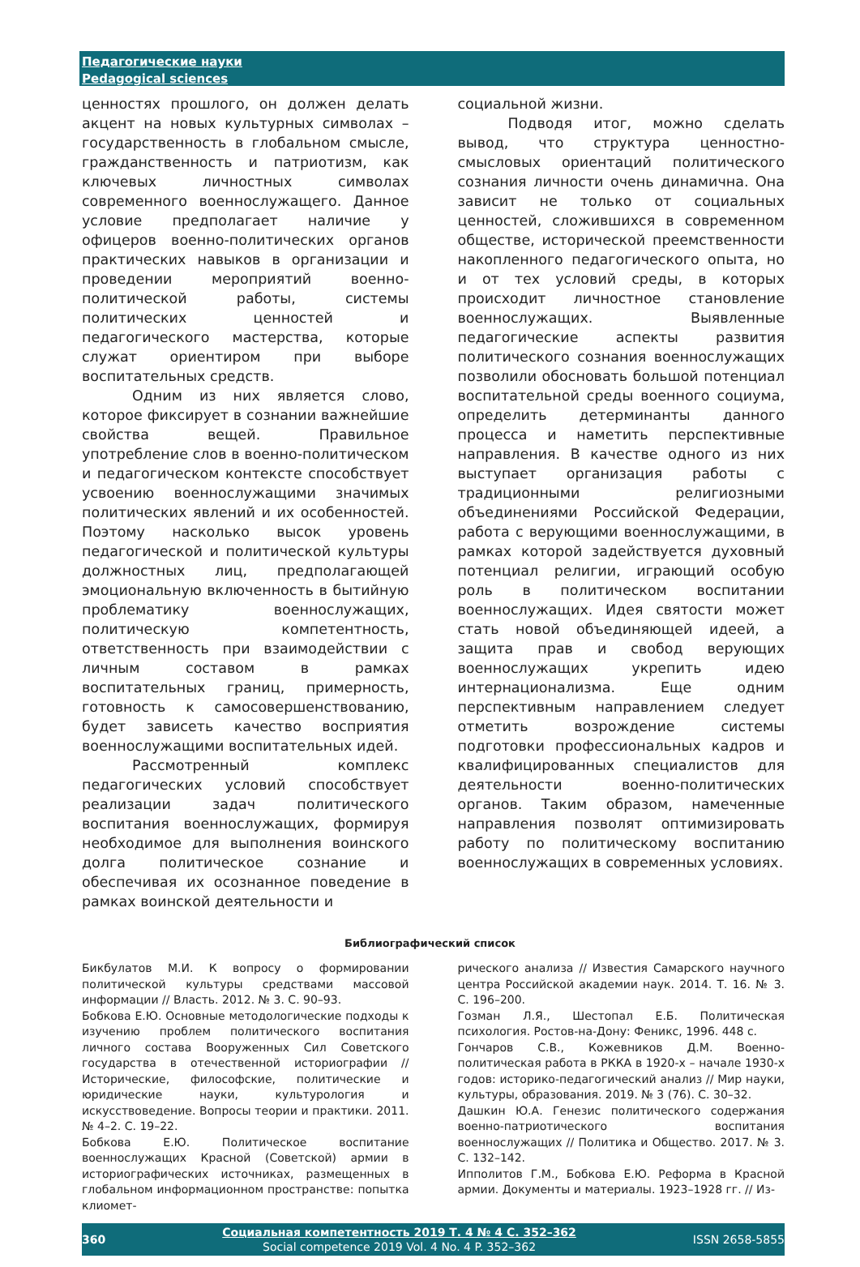Педагогические науки
Pedagogical sciences
ценностях прошлого, он должен делать акцент на новых культурных символах – государственность в глобальном смысле, гражданственность и патриотизм, как ключевых личностных символах современного военнослужащего. Данное условие предполагает наличие у офицеров военно-политических органов практических навыков в организации и проведении мероприятий военно-политической работы, системы политических ценностей и педагогического мастерства, которые служат ориентиром при выборе воспитательных средств.
Одним из них является слово, которое фиксирует в сознании важнейшие свойства вещей. Правильное употребление слов в военно-политическом и педагогическом контексте способствует усвоению военнослужащими значимых политических явлений и их особенностей. Поэтому насколько высок уровень педагогической и политической культуры должностных лиц, предполагающей эмоциональную включенность в бытийную проблематику военнослужащих, политическую компетентность, ответственность при взаимодействии с личным составом в рамках воспитательных границ, примерность, готовность к самосовершенствованию, будет зависеть качество восприятия военнослужащими воспитательных идей.
Рассмотренный комплекс педагогических условий способствует реализации задач политического воспитания военнослужащих, формируя необходимое для выполнения воинского долга политическое сознание и обеспечивая их осознанное поведение в рамках воинской деятельности и
социальной жизни.
Подводя итог, можно сделать вывод, что структура ценностно-смысловых ориентаций политического сознания личности очень динамична. Она зависит не только от социальных ценностей, сложившихся в современном обществе, исторической преемственности накопленного педагогического опыта, но и от тех условий среды, в которых происходит личностное становление военнослужащих. Выявленные педагогические аспекты развития политического сознания военнослужащих позволили обосновать большой потенциал воспитательной среды военного социума, определить детерминанты данного процесса и наметить перспективные направления. В качестве одного из них выступает организация работы с традиционными религиозными объединениями Российской Федерации, работа с верующими военнослужащими, в рамках которой задействуется духовный потенциал религии, играющий особую роль в политическом воспитании военнослужащих. Идея святости может стать новой объединяющей идеей, а защита прав и свобод верующих военнослужащих укрепить идею интернационализма. Еще одним перспективным направлением следует отметить возрождение системы подготовки профессиональных кадров и квалифицированных специалистов для деятельности военно-политических органов. Таким образом, намеченные направления позволят оптимизировать работу по политическому воспитанию военнослужащих в современных условиях.
Библиографический список
Бикбулатов М.И. К вопросу о формировании политической культуры средствами массовой информации // Власть. 2012. № 3. С. 90–93.
Бобкова Е.Ю. Основные методологические подходы к изучению проблем политического воспитания личного состава Вооруженных Сил Советского государства в отечественной историографии // Исторические, философские, политические и юридические науки, культурология и искусствоведение. Вопросы теории и практики. 2011. № 4–2. С. 19–22.
Бобкова Е.Ю. Политическое воспитание военнослужащих Красной (Советской) армии в историографических источниках, размещенных в глобальном информационном пространстве: попытка клиомет-
рического анализа // Известия Самарского научного центра Российской академии наук. 2014. Т. 16. № 3. С. 196–200.
Гозман Л.Я., Шестопал Е.Б. Политическая психология. Ростов-на-Дону: Феникс, 1996. 448 с.
Гончаров С.В., Кожевников Д.М. Военно-политическая работа в РККА в 1920-х – начале 1930-х годов: историко-педагогический анализ // Мир науки, культуры, образования. 2019. № 3 (76). С. 30–32.
Дашкин Ю.А. Генезис политического содержания военно-патриотического воспитания военнослужащих // Политика и Общество. 2017. № 3. С. 132–142.
Ипполитов Г.М., Бобкова Е.Ю. Реформа в Красной армии. Документы и материалы. 1923–1928 гг. // Из-
360
Социальная компетентность 2019 Т. 4 № 4 С. 352–362
Social competence 2019 Vol. 4 No. 4 P. 352–362
ISSN 2658-5855